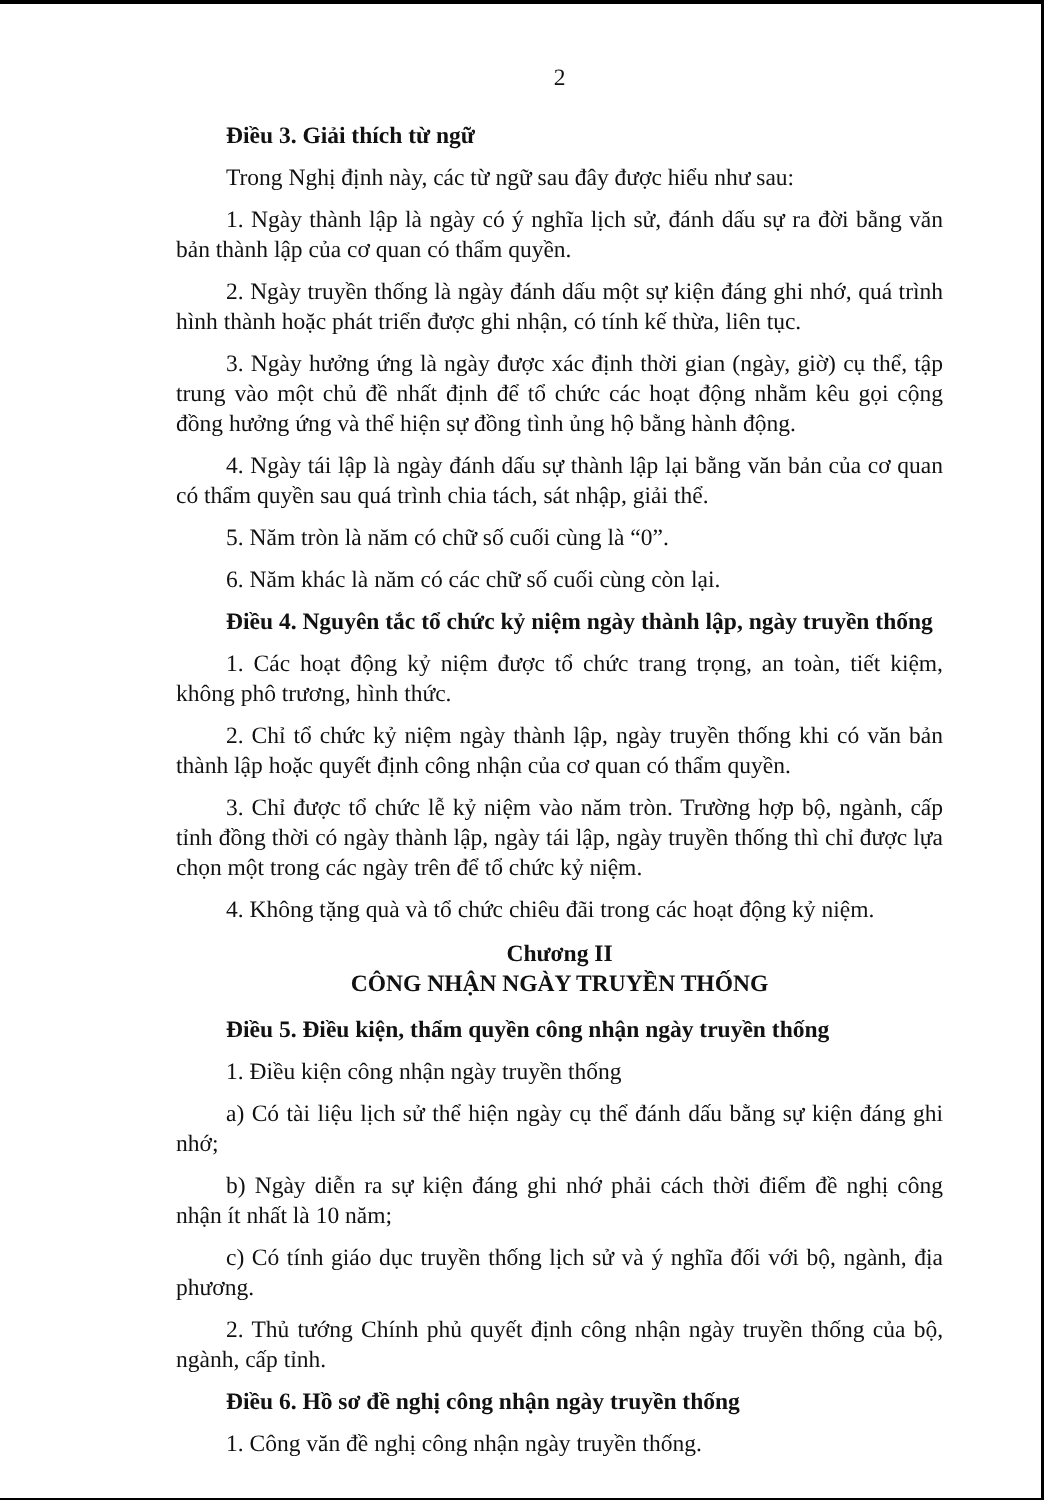2
Điều 3. Giải thích từ ngữ
Trong Nghị định này, các từ ngữ sau đây được hiểu như sau:
1. Ngày thành lập là ngày có ý nghĩa lịch sử, đánh dấu sự ra đời bằng văn bản thành lập của cơ quan có thẩm quyền.
2. Ngày truyền thống là ngày đánh dấu một sự kiện đáng ghi nhớ, quá trình hình thành hoặc phát triển được ghi nhận, có tính kế thừa, liên tục.
3. Ngày hưởng ứng là ngày được xác định thời gian (ngày, giờ) cụ thể, tập trung vào một chủ đề nhất định để tổ chức các hoạt động nhằm kêu gọi cộng đồng hưởng ứng và thể hiện sự đồng tình ủng hộ bằng hành động.
4. Ngày tái lập là ngày đánh dấu sự thành lập lại bằng văn bản của cơ quan có thẩm quyền sau quá trình chia tách, sát nhập, giải thể.
5. Năm tròn là năm có chữ số cuối cùng là “0”.
6. Năm khác là năm có các chữ số cuối cùng còn lại.
Điều 4. Nguyên tắc tổ chức kỷ niệm ngày thành lập, ngày truyền thống
1. Các hoạt động kỷ niệm được tổ chức trang trọng, an toàn, tiết kiệm, không phô trương, hình thức.
2. Chỉ tổ chức kỷ niệm ngày thành lập, ngày truyền thống khi có văn bản thành lập hoặc quyết định công nhận của cơ quan có thẩm quyền.
3. Chỉ được tổ chức lễ kỷ niệm vào năm tròn. Trường hợp bộ, ngành, cấp tỉnh đồng thời có ngày thành lập, ngày tái lập, ngày truyền thống thì chỉ được lựa chọn một trong các ngày trên để tổ chức kỷ niệm.
4. Không tặng quà và tổ chức chiêu đãi trong các hoạt động kỷ niệm.
Chương II
CÔNG NHẬN NGÀY TRUYỀN THỐNG
Điều 5. Điều kiện, thẩm quyền công nhận ngày truyền thống
1. Điều kiện công nhận ngày truyền thống
a) Có tài liệu lịch sử thể hiện ngày cụ thể đánh dấu bằng sự kiện đáng ghi nhớ;
b) Ngày diễn ra sự kiện đáng ghi nhớ phải cách thời điểm đề nghị công nhận ít nhất là 10 năm;
c) Có tính giáo dục truyền thống lịch sử và ý nghĩa đối với bộ, ngành, địa phương.
2. Thủ tướng Chính phủ quyết định công nhận ngày truyền thống của bộ, ngành, cấp tỉnh.
Điều 6. Hồ sơ đề nghị công nhận ngày truyền thống
1. Công văn đề nghị công nhận ngày truyền thống.